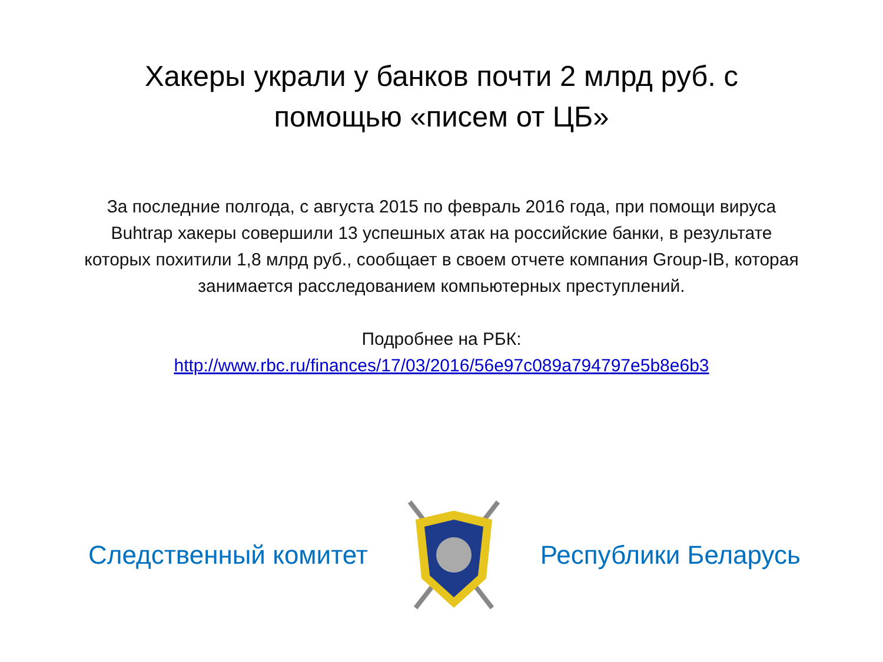Хакеры украли у банков почти 2 млрд руб. с помощью «писем от ЦБ»
За последние полгода, с августа 2015 по февраль 2016 года, при помощи вируса Buhtrap хакеры совершили 13 успешных атак на российские банки, в результате которых похитили 1,8 млрд руб., сообщает в своем отчете компания Group-IB, которая занимается расследованием компьютерных преступлений.
Подробнее на РБК:
http://www.rbc.ru/finances/17/03/2016/56e97c089a794797e5b8e6b3
Следственный комитет Республики Беларусь